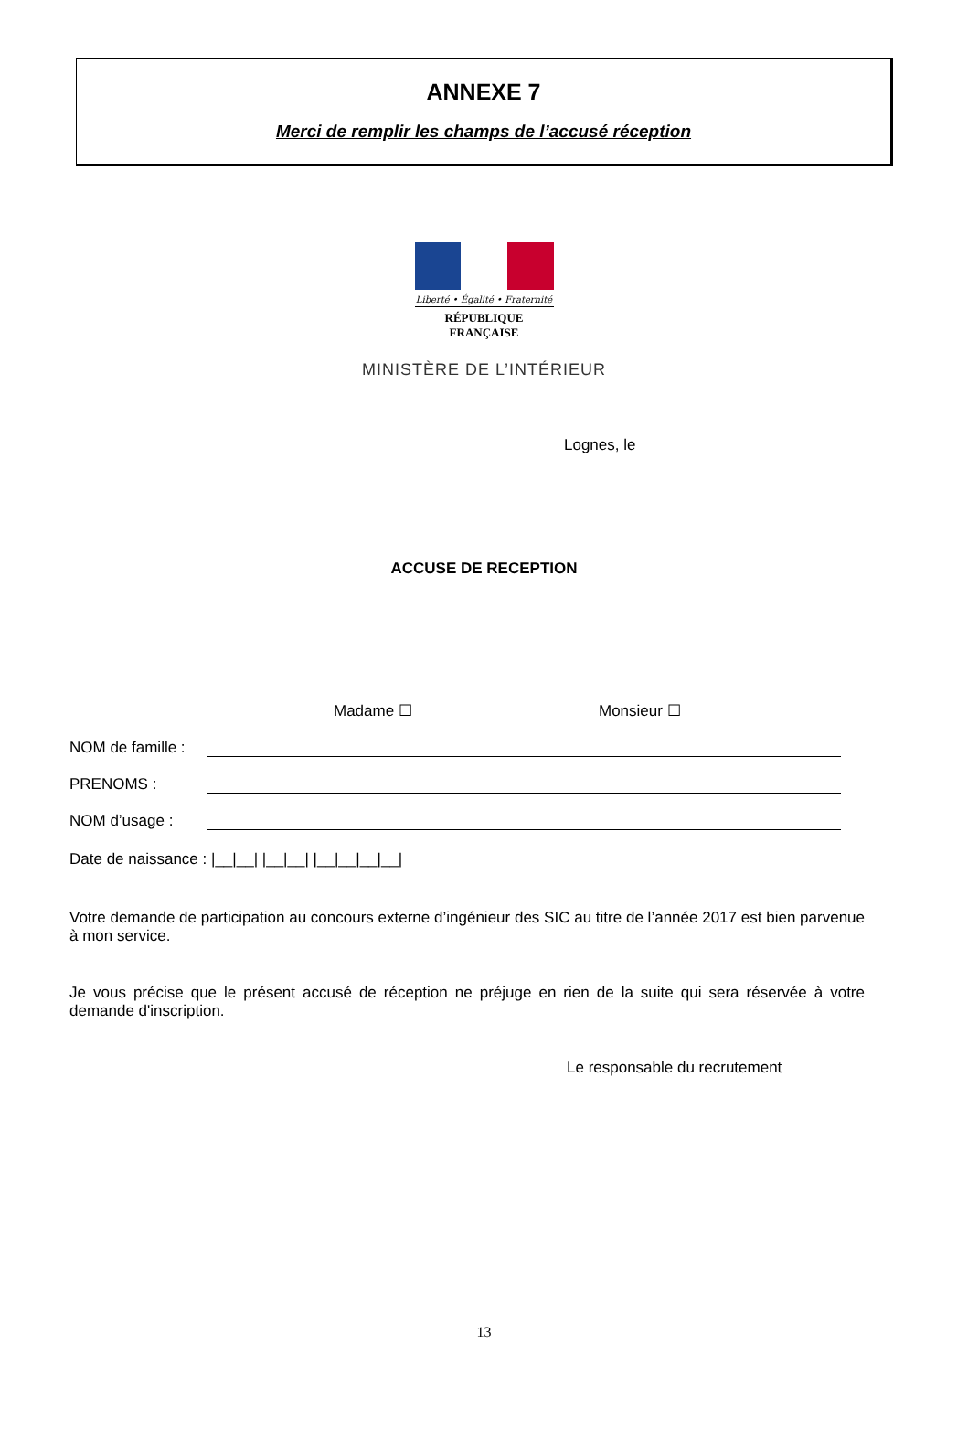ANNEXE 7
Merci de remplir les champs de l’accusé réception
Liberté • Égalité • Fraternité
RÉPUBLIQUE FRANÇAISE
MINISTÈRE DE L’INTÉRIEUR
Lognes, le
ACCUSE DE RECEPTION
Madame ☐ Monsieur ☐
NOM de famille :
PRENOMS :
NOM d’usage :
Date de naissance : |__|__| |__|__| |__|__|__|__|
Votre demande de participation au concours externe d’ingénieur des SIC au titre de l’année 2017 est bien parvenue à mon service.
Je vous précise que le présent accusé de réception ne préjuge en rien de la suite qui sera réservée à votre demande d'inscription.
Le responsable du recrutement
13